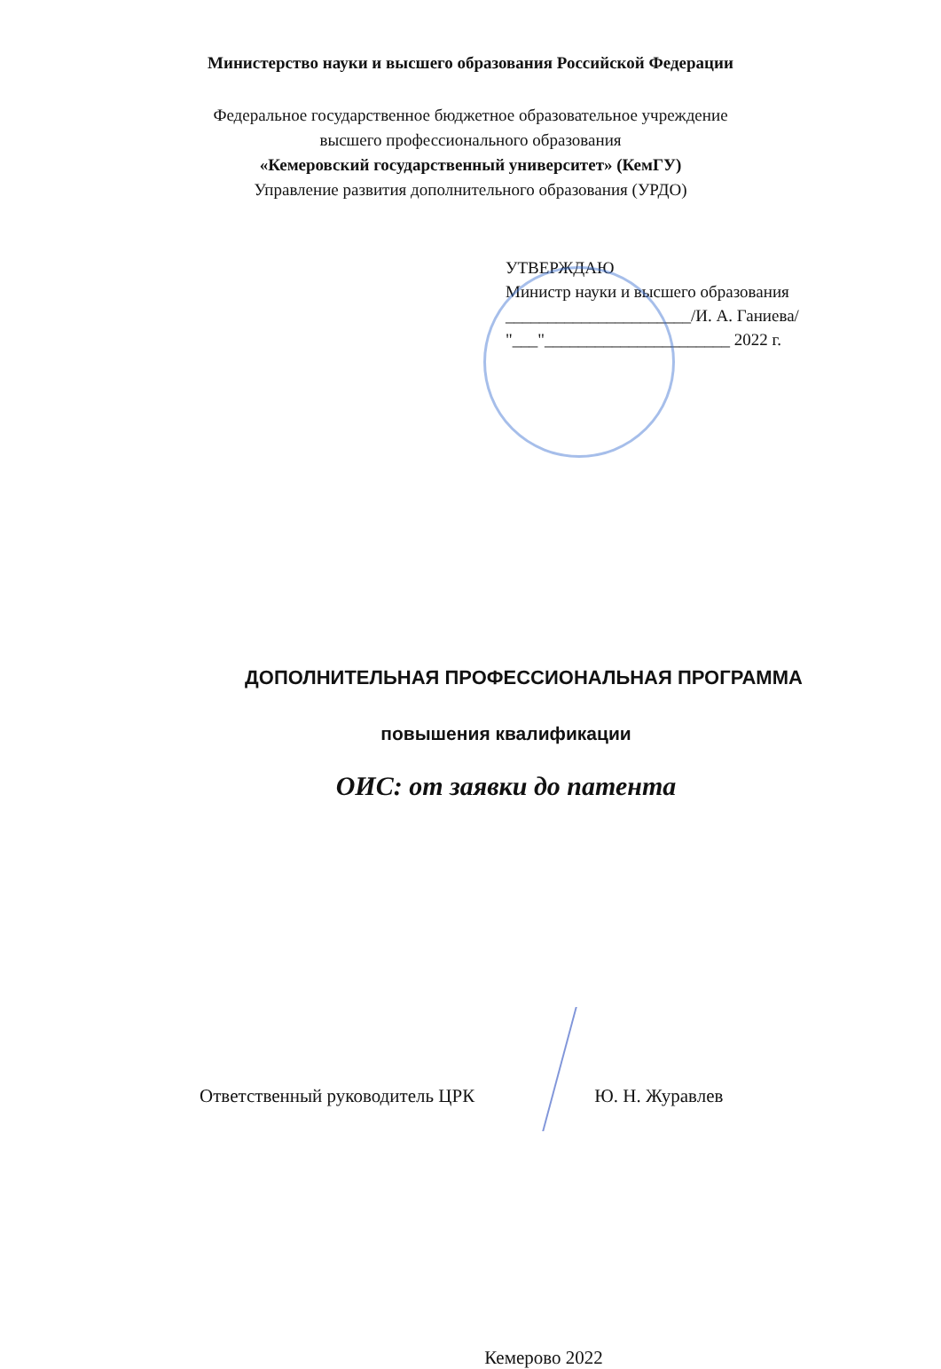Министерство науки и высшего образования Российской Федерации
Федеральное государственное бюджетное образовательное учреждение
высшего профессионального образования
«Кемеровский государственный университет» (КемГУ)
Управление развития дополнительного образования (УРДО)
УТВЕРЖДАЮ
Министр науки и высшего образования
______________________/И. А. Ганиева/
"___"______________________ 2022 г.
ДОПОЛНИТЕЛЬНАЯ ПРОФЕССИОНАЛЬНАЯ ПРОГРАММА
повышения квалификации
ОИС: от заявки до патента
Ответственный руководитель ЦРК Ю. Н. Журавлев
Кемерово 2022